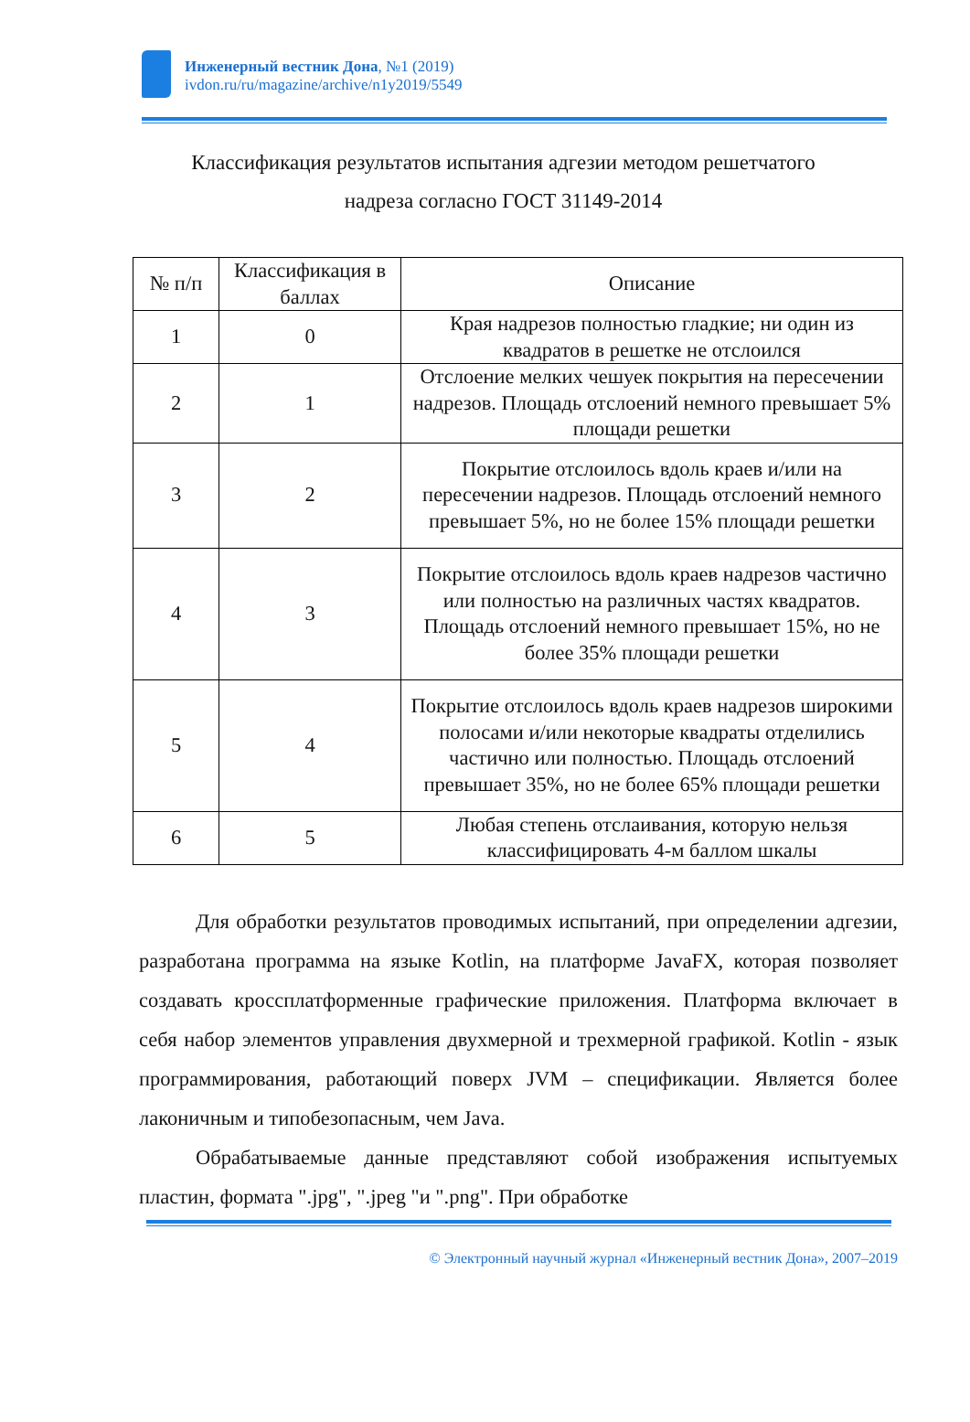Инженерный вестник Дона, №1 (2019)
ivdon.ru/ru/magazine/archive/n1y2019/5549
Классификация результатов испытания адгезии методом решетчатого
надреза согласно ГОСТ 31149-2014
| № п/п | Классификация в баллах | Описание |
| --- | --- | --- |
| 1 | 0 | Края надрезов полностью гладкие; ни один из квадратов в решетке не отслоился |
| 2 | 1 | Отслоение мелких чешуек покрытия на пересечении надрезов. Площадь отслоений немного превышает 5% площади решетки |
| 3 | 2 | Покрытие отслоилось вдоль краев и/или на пересечении надрезов. Площадь отслоений немного превышает 5%, но не более 15% площади решетки |
| 4 | 3 | Покрытие отслоилось вдоль краев надрезов частично или полностью на различных частях квадратов. Площадь отслоений немного превышает 15%, но не более 35% площади решетки |
| 5 | 4 | Покрытие отслоилось вдоль краев надрезов широкими полосами и/или некоторые квадраты отделились частично или полностью. Площадь отслоений превышает 35%, но не более 65% площади решетки |
| 6 | 5 | Любая степень отслаивания, которую нельзя классифицировать 4-м баллом шкалы |
Для обработки результатов проводимых испытаний, при определении адгезии, разработана программа на языке Kotlin, на платформе JavaFX, которая позволяет создавать кроссплатформенные графические приложения. Платформа включает в себя набор элементов управления двухмерной и трехмерной графикой. Kotlin - язык программирования, работающий поверх JVM – спецификации. Является более лаконичным и типобезопасным, чем Java.
Обрабатываемые данные представляют собой изображения испытуемых пластин, формата ".jpg", ".jpeg "и ".png". При обработке
© Электронный научный журнал «Инженерный вестник Дона», 2007–2019